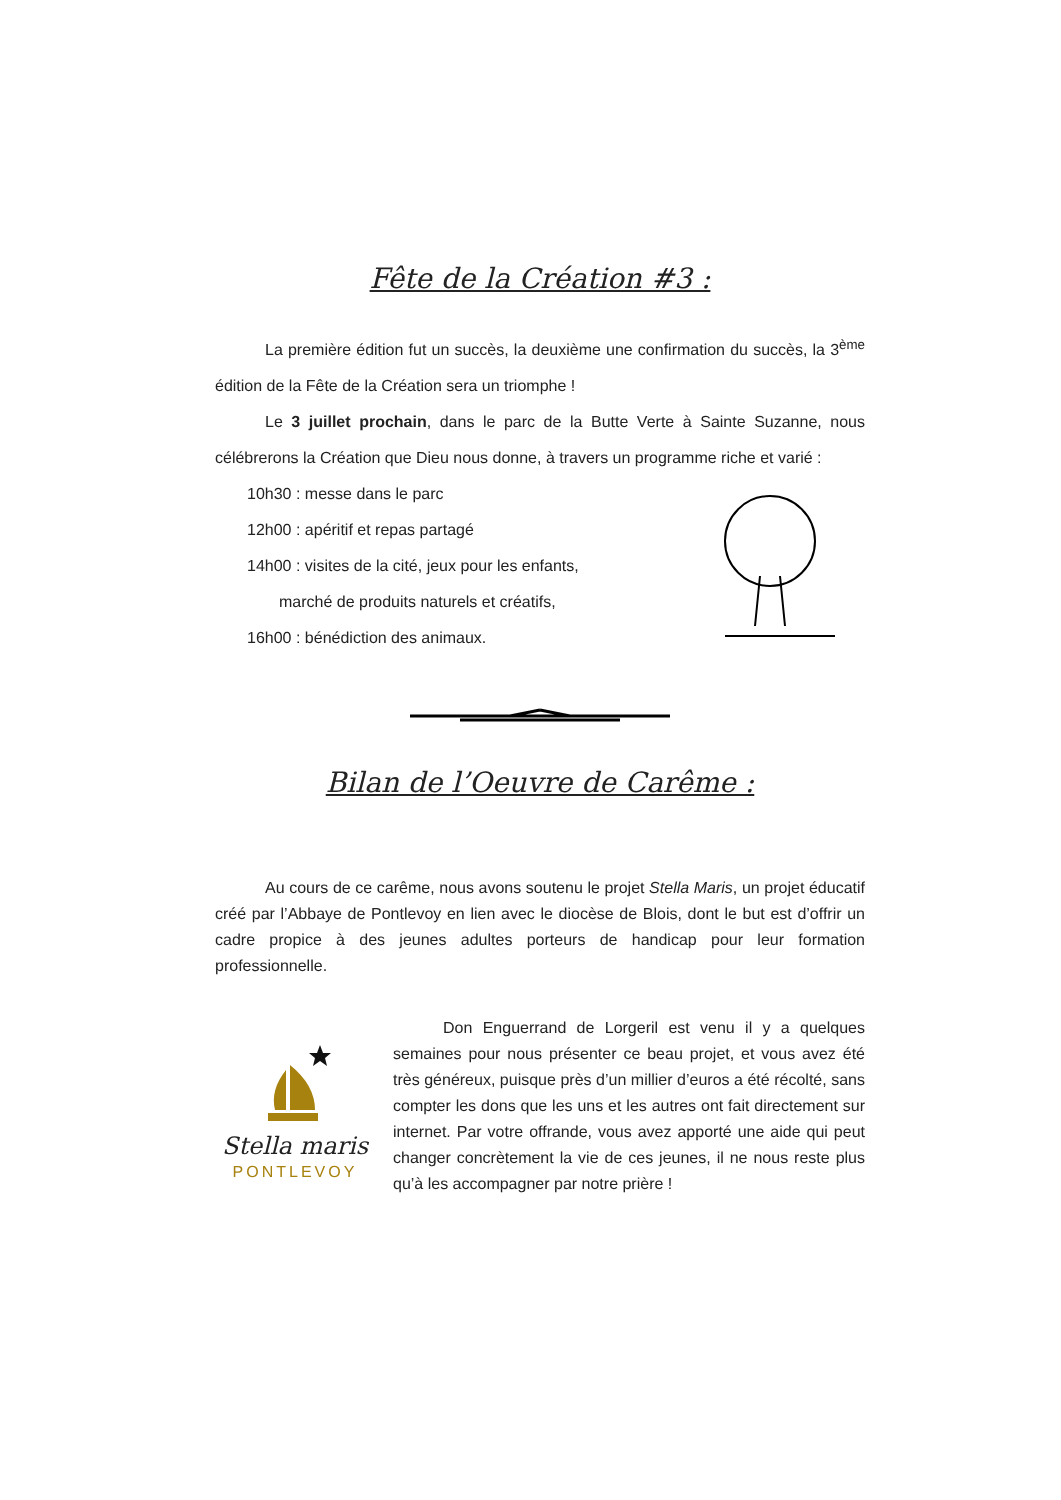Fête de la Création #3 :
La première édition fut un succès, la deuxième une confirmation du succès, la 3<sup>ème</sup> édition de la Fête de la Création sera un triomphe !
Le 3 juillet prochain, dans le parc de la Butte Verte à Sainte Suzanne, nous célébrerons la Création que Dieu nous donne, à travers un programme riche et varié :
10h30 : messe dans le parc
12h00 : apéritif et repas partagé
14h00 : visites de la cité, jeux pour les enfants,
marché de produits naturels et créatifs,
16h00 : bénédiction des animaux.
Bilan de l’Oeuvre de Carême :
Au cours de ce carême, nous avons soutenu le projet Stella Maris, un projet éducatif créé par l’Abbaye de Pontlevoy en lien avec le diocèse de Blois, dont le but est d’offrir un cadre propice à des jeunes adultes porteurs de handicap pour leur formation professionnelle.
Stella maris
PONTLEVOY
Don Enguerrand de Lorgeril est venu il y a quelques semaines pour nous présenter ce beau projet, et vous avez été très généreux, puisque près d’un millier d’euros a été récolté, sans compter les dons que les uns et les autres ont fait directement sur internet. Par votre offrande, vous avez apporté une aide qui peut changer concrètement la vie de ces jeunes, il ne nous reste plus qu’à les accompagner par notre prière !